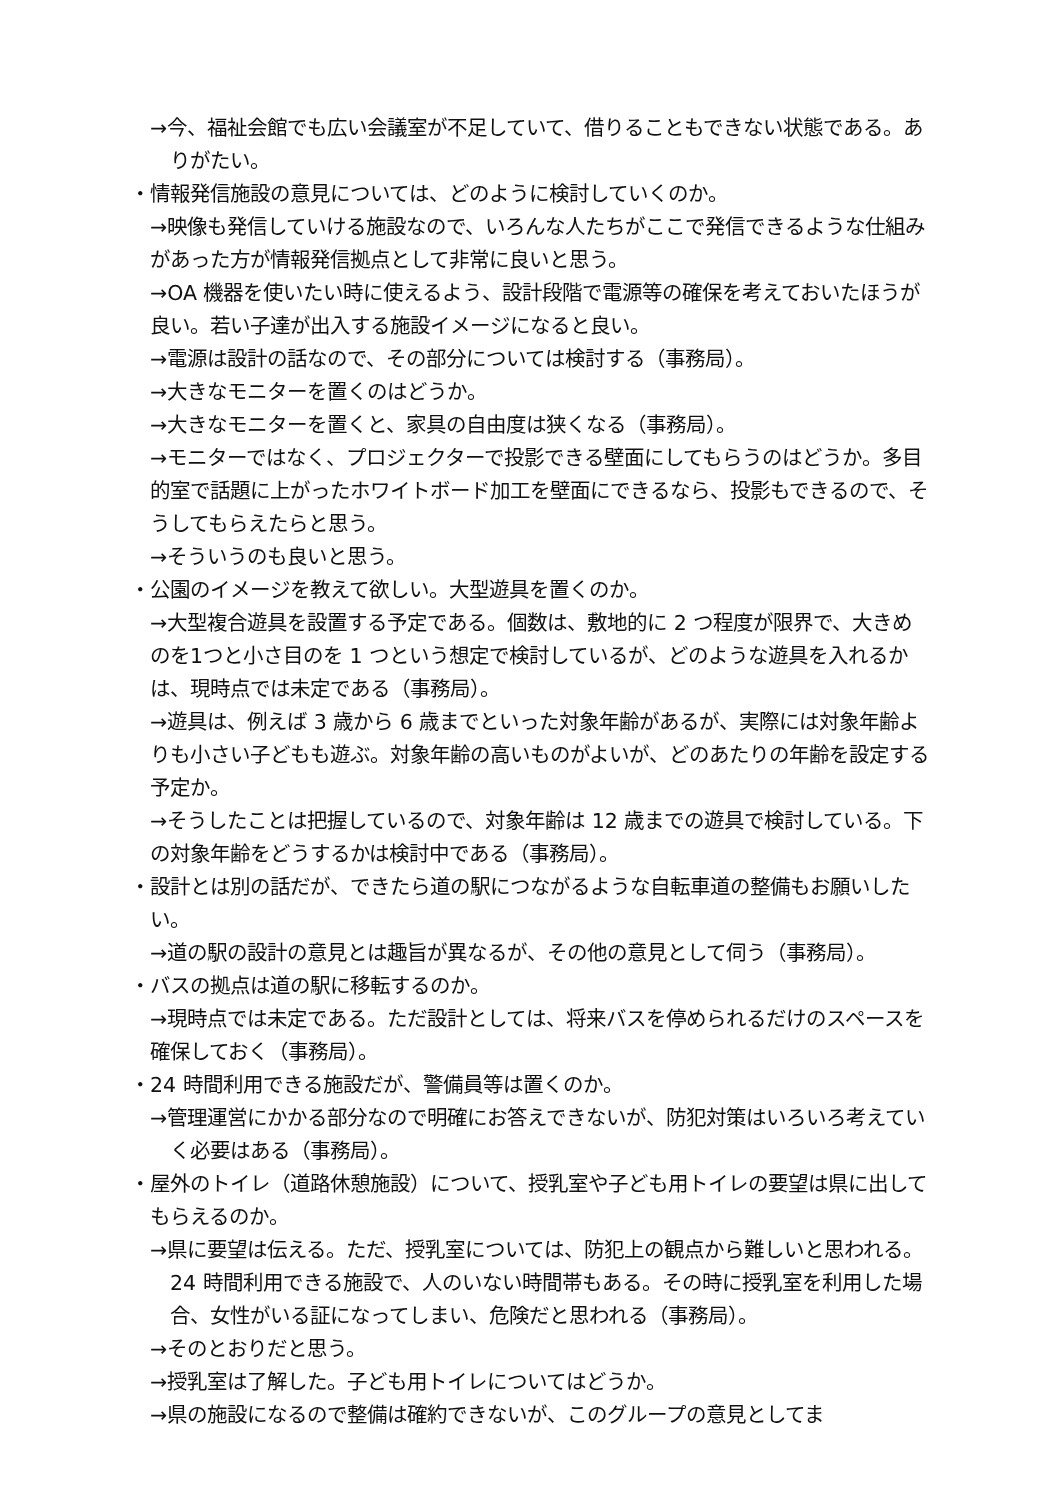→今、福祉会館でも広い会議室が不足していて、借りることもできない状態である。ありがたい。
・情報発信施設の意見については、どのように検討していくのか。
→映像も発信していける施設なので、いろんな人たちがここで発信できるような仕組みがあった方が情報発信拠点として非常に良いと思う。
→OA 機器を使いたい時に使えるよう、設計段階で電源等の確保を考えておいたほうが良い。若い子達が出入する施設イメージになると良い。
→電源は設計の話なので、その部分については検討する（事務局）。
→大きなモニターを置くのはどうか。
→大きなモニターを置くと、家具の自由度は狭くなる（事務局）。
→モニターではなく、プロジェクターで投影できる壁面にしてもらうのはどうか。多目的室で話題に上がったホワイトボード加工を壁面にできるなら、投影もできるので、そうしてもらえたらと思う。
→そういうのも良いと思う。
・公園のイメージを教えて欲しい。大型遊具を置くのか。
→大型複合遊具を設置する予定である。個数は、敷地的に 2 つ程度が限界で、大きめのを1つと小さ目のを 1 つという想定で検討しているが、どのような遊具を入れるかは、現時点では未定である（事務局）。
→遊具は、例えば 3 歳から 6 歳までといった対象年齢があるが、実際には対象年齢よりも小さい子どもも遊ぶ。対象年齢の高いものがよいが、どのあたりの年齢を設定する予定か。
→そうしたことは把握しているので、対象年齢は 12 歳までの遊具で検討している。下の対象年齢をどうするかは検討中である（事務局）。
・設計とは別の話だが、できたら道の駅につながるような自転車道の整備もお願いしたい。
→道の駅の設計の意見とは趣旨が異なるが、その他の意見として伺う（事務局）。
・バスの拠点は道の駅に移転するのか。
→現時点では未定である。ただ設計としては、将来バスを停められるだけのスペースを確保しておく（事務局）。
・24 時間利用できる施設だが、警備員等は置くのか。
→管理運営にかかる部分なので明確にお答えできないが、防犯対策はいろいろ考えていく必要はある（事務局）。
・屋外のトイレ（道路休憩施設）について、授乳室や子ども用トイレの要望は県に出してもらえるのか。
→県に要望は伝える。ただ、授乳室については、防犯上の観点から難しいと思われる。24 時間利用できる施設で、人のいない時間帯もある。その時に授乳室を利用した場合、女性がいる証になってしまい、危険だと思われる（事務局）。
→そのとおりだと思う。
→授乳室は了解した。子ども用トイレについてはどうか。
→県の施設になるので整備は確約できないが、このグループの意見としてま